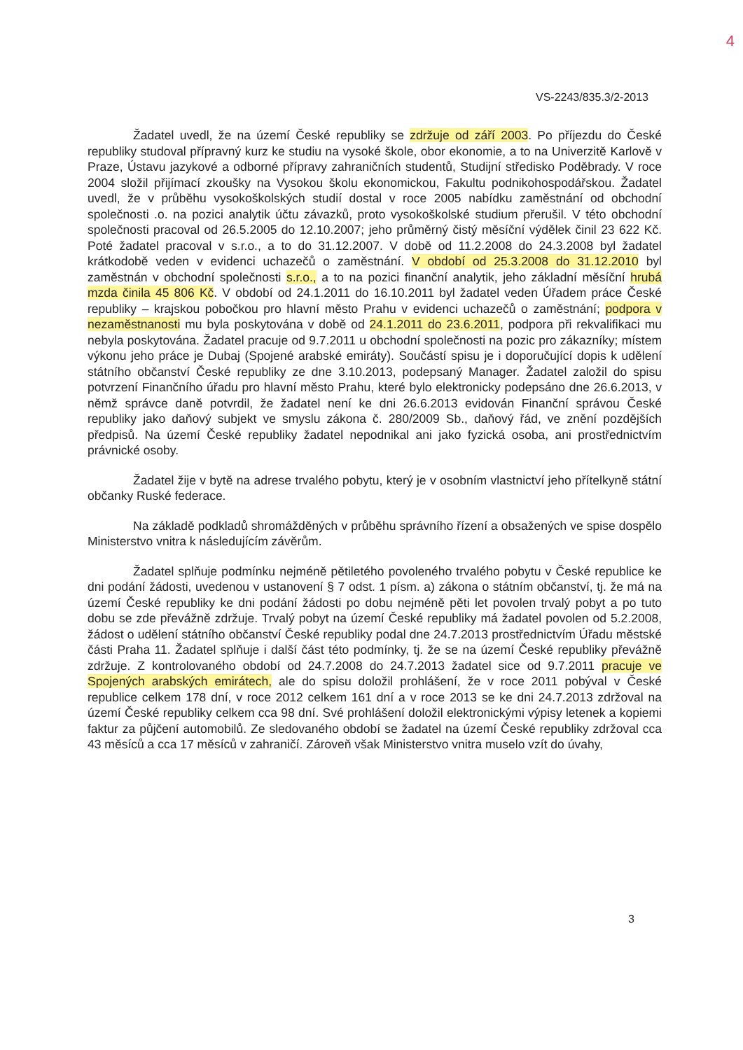4
VS-2243/835.3/2-2013
Žadatel uvedl, že na území České republiky se zdržuje od září 2003. Po příjezdu do České republiky studoval přípravný kurz ke studiu na vysoké škole, obor ekonomie, a to na Univerzitě Karlově v Praze, Ústavu jazykové a odborné přípravy zahraničních studentů, Studijní středisko Poděbrady. V roce 2004 složil přijímací zkoušky na Vysokou školu ekonomickou, Fakultu podnikohospodářskou. Žadatel uvedl, že v průběhu vysokoškolských studií dostal v roce 2005 nabídku zaměstnání od obchodní společnosti .o. na pozici analytik účtu závazků, proto vysokoškolské studium přerušil. V této obchodní společnosti pracoval od 26.5.2005 do 12.10.2007; jeho průměrný čistý měsíční výdělek činil 23 622 Kč. Poté žadatel pracoval v s.r.o., a to do 31.12.2007. V době od 11.2.2008 do 24.3.2008 byl žadatel krátkodobě veden v evidenci uchazečů o zaměstnání. V období od 25.3.2008 do 31.12.2010 byl zaměstnán v obchodní společnosti s.r.o., a to na pozici finanční analytik, jeho základní měsíční hrubá mzda činila 45 806 Kč. V období od 24.1.2011 do 16.10.2011 byl žadatel veden Úřadem práce České republiky – krajskou pobočkou pro hlavní město Prahu v evidenci uchazečů o zaměstnání; podpora v nezaměstnanosti mu byla poskytována v době od 24.1.2011 do 23.6.2011, podpora při rekvalifikaci mu nebyla poskytována. Žadatel pracuje od 9.7.2011 u obchodní společnosti na pozic pro zákazníky; místem výkonu jeho práce je Dubaj (Spojené arabské emiráty). Součástí spisu je i doporučující dopis k udělení státního občanství České republiky ze dne 3.10.2013, podepsaný Manager. Žadatel založil do spisu potvrzení Finančního úřadu pro hlavní město Prahu, které bylo elektronicky podepsáno dne 26.6.2013, v němž správce daně potvrdil, že žadatel není ke dni 26.6.2013 evidován Finanční správou České republiky jako daňový subjekt ve smyslu zákona č. 280/2009 Sb., daňový řád, ve znění pozdějších předpisů. Na území České republiky žadatel nepodnikal ani jako fyzická osoba, ani prostřednictvím právnické osoby.
Žadatel žije v bytě na adrese trvalého pobytu, který je v osobním vlastnictví jeho přítelkyně státní občanky Ruské federace.
Na základě podkladů shromážděných v průběhu správního řízení a obsažených ve spise dospělo Ministerstvo vnitra k následujícím závěrům.
Žadatel splňuje podmínku nejméně pětiletého povoleného trvalého pobytu v České republice ke dni podání žádosti, uvedenou v ustanovení § 7 odst. 1 písm. a) zákona o státním občanství, tj. že má na území České republiky ke dni podání žádosti po dobu nejméně pěti let povolen trvalý pobyt a po tuto dobu se zde převážně zdržuje. Trvalý pobyt na území České republiky má žadatel povolen od 5.2.2008, žádost o udělení státního občanství České republiky podal dne 24.7.2013 prostřednictvím Úřadu městské části Praha 11. Žadatel splňuje i další část této podmínky, tj. že se na území České republiky převážně zdržuje. Z kontrolovaného období od 24.7.2008 do 24.7.2013 žadatel sice od 9.7.2011 pracuje ve Spojených arabských emirátech, ale do spisu doložil prohlášení, že v roce 2011 pobýval v České republice celkem 178 dní, v roce 2012 celkem 161 dní a v roce 2013 se ke dni 24.7.2013 zdržoval na území České republiky celkem cca 98 dní. Své prohlášení doložil elektronickými výpisy letenek a kopiemi faktur za půjčení automobilů. Ze sledovaného období se žadatel na území České republiky zdržoval cca 43 měsíců a cca 17 měsíců v zahraničí. Zároveň však Ministerstvo vnitra muselo vzít do úvahy,
3